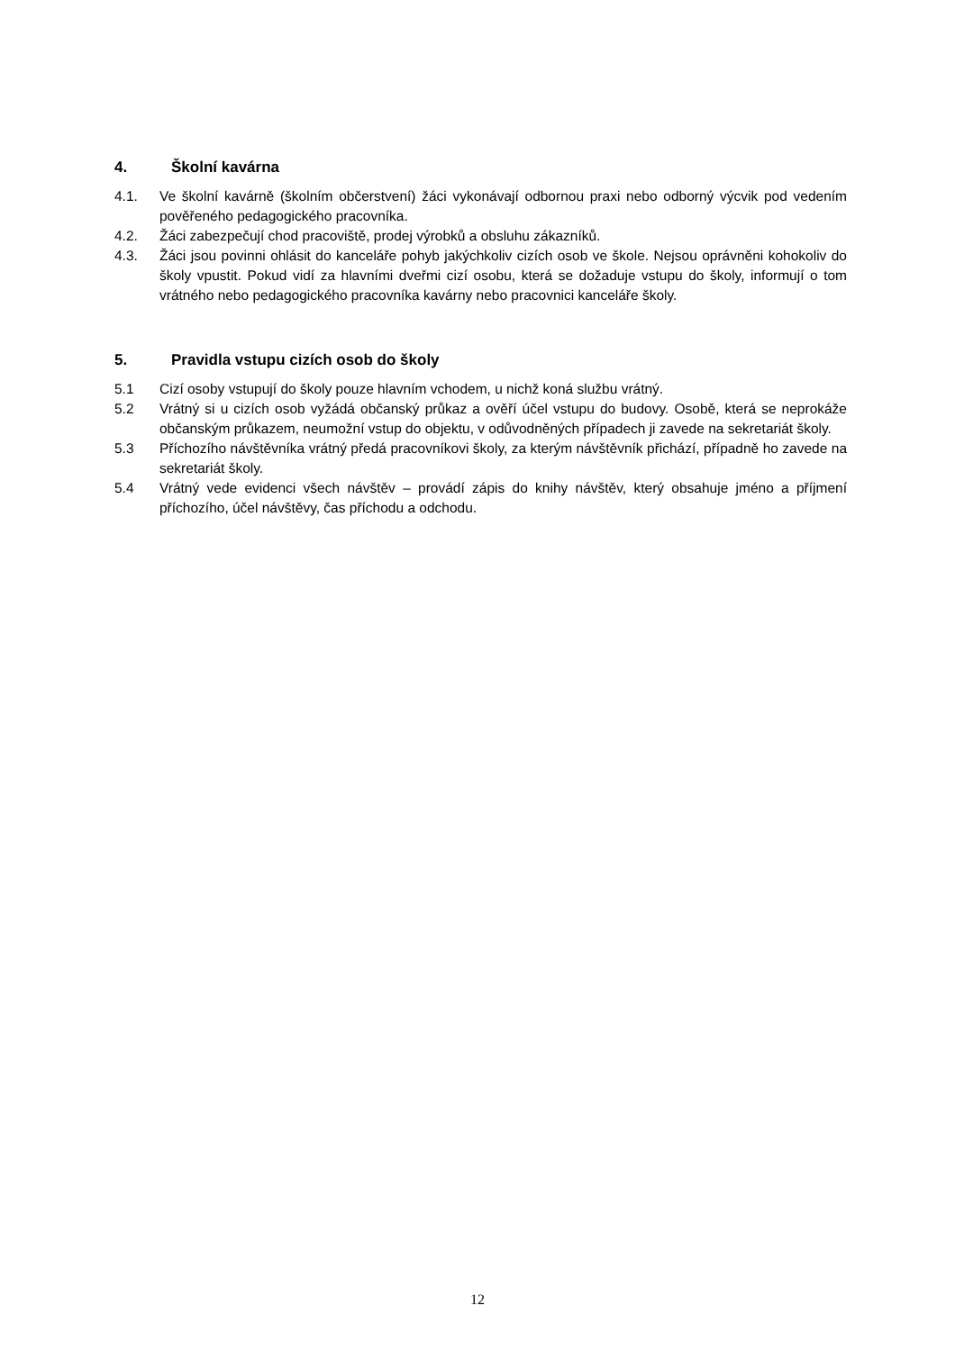4. Školní kavárna
4.1. Ve školní kavárně (školním občerstvení) žáci vykonávají odbornou praxi nebo odborný výcvik pod vedením pověřeného pedagogického pracovníka.
4.2. Žáci zabezpečují chod pracoviště, prodej výrobků a obsluhu zákazníků.
4.3. Žáci jsou povinni ohlásit do kanceláře pohyb jakýchkoliv cizích osob ve škole. Nejsou oprávněni kohokoliv do školy vpustit. Pokud vidí za hlavními dveřmi cizí osobu, která se dožaduje vstupu do školy, informují o tom vrátného nebo pedagogického pracovníka kavárny nebo pracovnici kanceláře školy.
5. Pravidla vstupu cizích osob do školy
5.1 Cizí osoby vstupují do školy pouze hlavním vchodem, u nichž koná službu vrátný.
5.2 Vrátný si u cizích osob vyžádá občanský průkaz a ověří účel vstupu do budovy. Osobě, která se neprokáže občanským průkazem, neumožní vstup do objektu, v odůvodněných případech ji zavede na sekretariát školy.
5.3 Příchozího návštěvníka vrátný předá pracovníkovi školy, za kterým návštěvník přichází, případně ho zavede na sekretariát školy.
5.4 Vrátný vede evidenci všech návštěv – provádí zápis do knihy návštěv, který obsahuje jméno a příjmení příchozího, účel návštěvy, čas příchodu a odchodu.
12